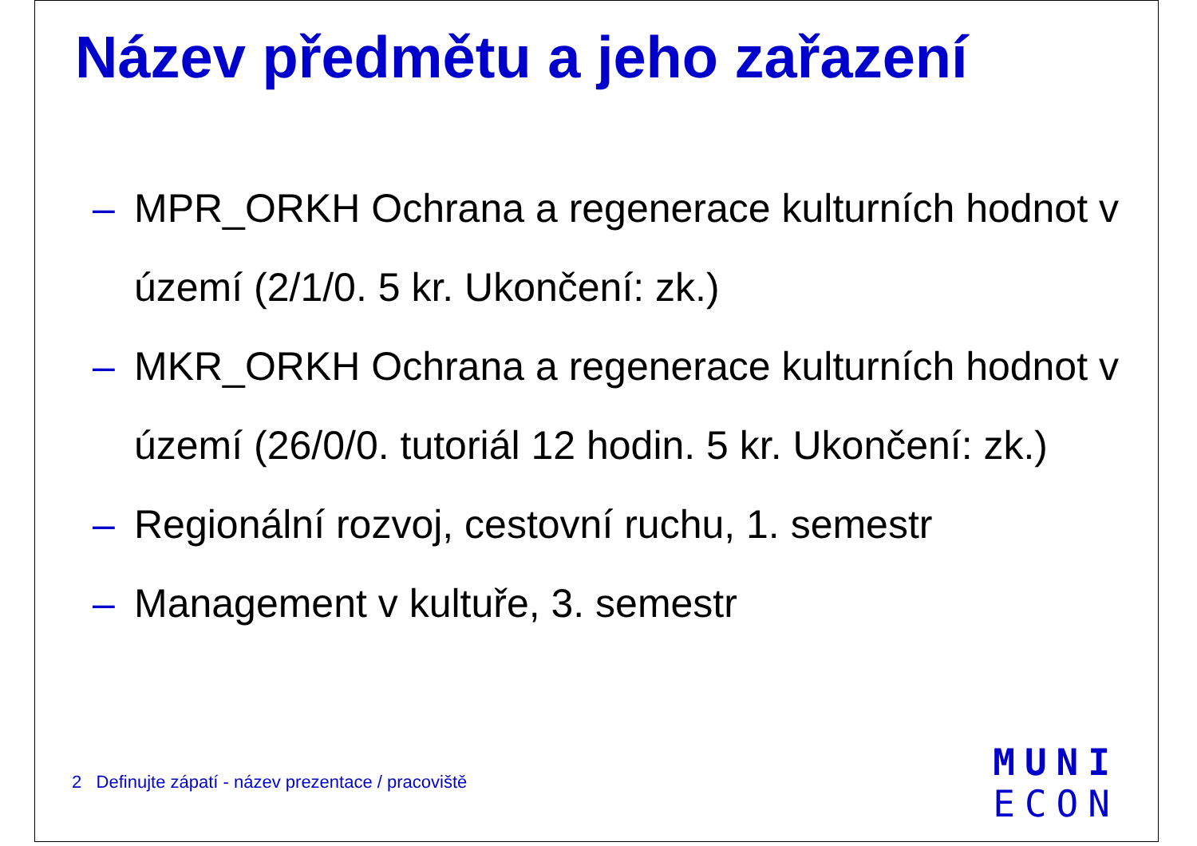Název předmětu a jeho zařazení
– MPR_ORKH Ochrana a regenerace kulturních hodnot v území (2/1/0. 5 kr. Ukončení: zk.)
– MKR_ORKH Ochrana a regenerace kulturních hodnot v území (26/0/0. tutoriál 12 hodin. 5 kr. Ukončení: zk.)
– Regionální rozvoj, cestovní ruchu, 1. semestr
– Management v kultuře, 3. semestr
2 Definujte zápatí - název prezentace / pracoviště
MUNI
ECON